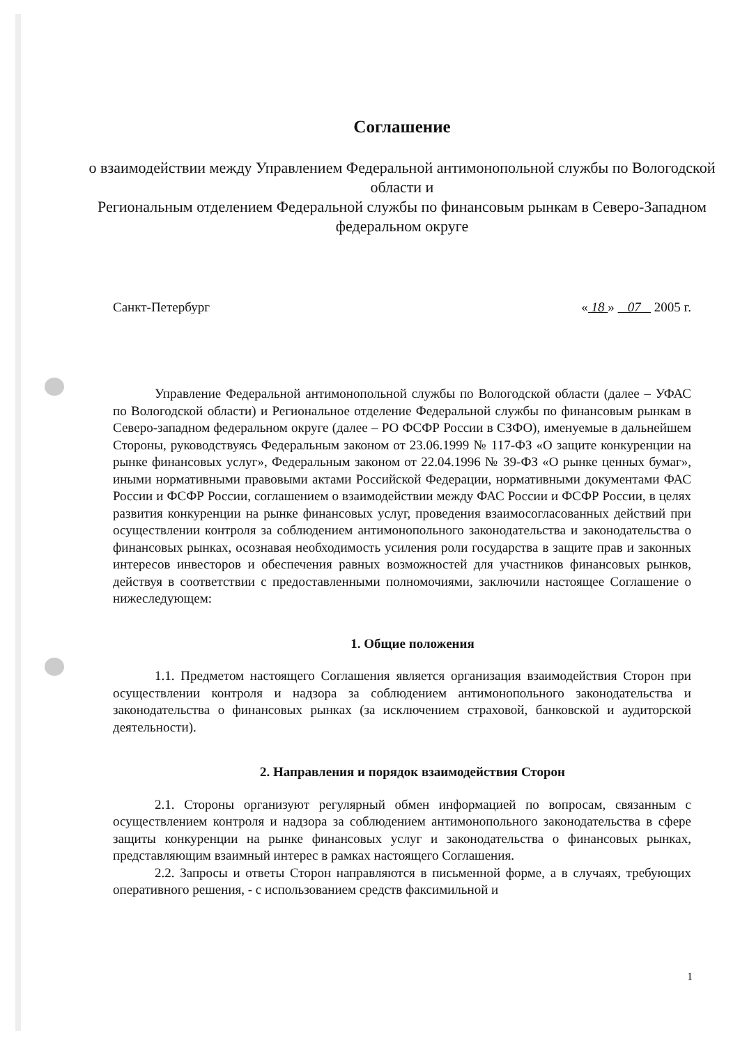Соглашение
о взаимодействии между Управлением Федеральной антимонопольной службы по Вологодской области и
Региональным отделением Федеральной службы по финансовым рынкам в Северо-Западном федеральном округе
Санкт-Петербург « 18 » 07 2005 г.
Управление Федеральной антимонопольной службы по Вологодской области (далее – УФАС по Вологодской области) и Региональное отделение Федеральной службы по финансовым рынкам в Северо-западном федеральном округе (далее – РО ФСФР России в СЗФО), именуемые в дальнейшем Стороны, руководствуясь Федеральным законом от 23.06.1999 № 117-ФЗ «О защите конкуренции на рынке финансовых услуг», Федеральным законом от 22.04.1996 № 39-ФЗ «О рынке ценных бумаг», иными нормативными правовыми актами Российской Федерации, нормативными документами ФАС России и ФСФР России, соглашением о взаимодействии между ФАС России и ФСФР России, в целях развития конкуренции на рынке финансовых услуг, проведения взаимосогласованных действий при осуществлении контроля за соблюдением антимонопольного законодательства и законодательства о финансовых рынках, осознавая необходимость усиления роли государства в защите прав и законных интересов инвесторов и обеспечения равных возможностей для участников финансовых рынков, действуя в соответствии с предоставленными полномочиями, заключили настоящее Соглашение о нижеследующем:
1. Общие положения
1.1. Предметом настоящего Соглашения является организация взаимодействия Сторон при осуществлении контроля и надзора за соблюдением антимонопольного законодательства и законодательства о финансовых рынках (за исключением страховой, банковской и аудиторской деятельности).
2. Направления и порядок взаимодействия Сторон
2.1. Стороны организуют регулярный обмен информацией по вопросам, связанным с осуществлением контроля и надзора за соблюдением антимонопольного законодательства в сфере защиты конкуренции на рынке финансовых услуг и законодательства о финансовых рынках, представляющим взаимный интерес в рамках настоящего Соглашения.
2.2. Запросы и ответы Сторон направляются в письменной форме, а в случаях, требующих оперативного решения, - с использованием средств факсимильной и
1